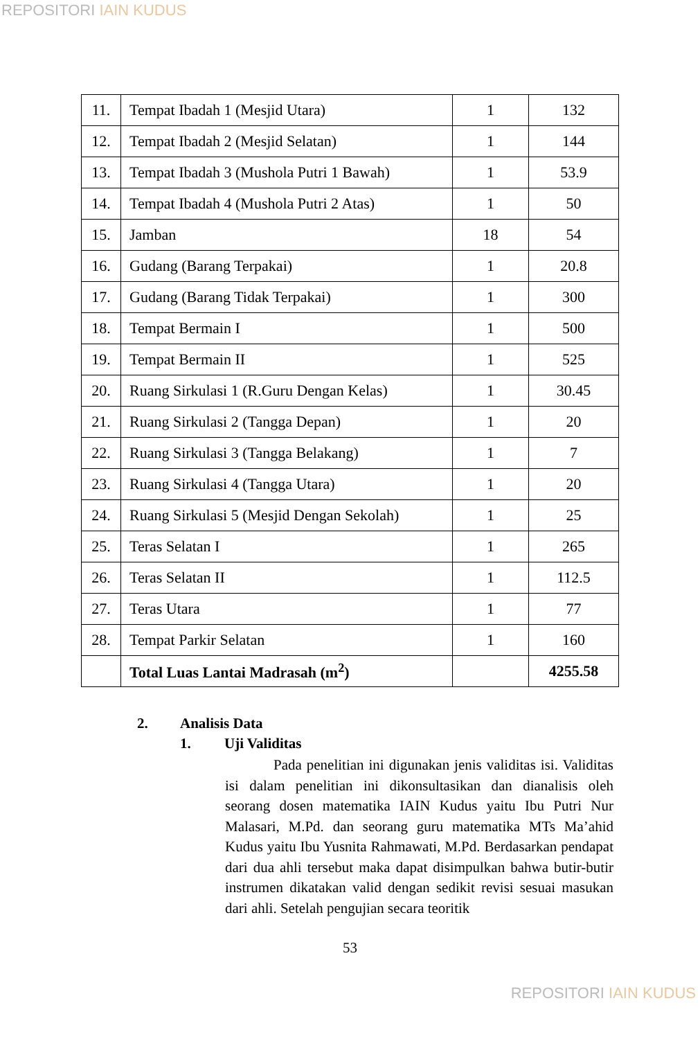REPOSITORI IAIN KUDUS
| 11. | Tempat Ibadah 1 (Mesjid Utara) | 1 | 132 |
| 12. | Tempat Ibadah 2 (Mesjid Selatan) | 1 | 144 |
| 13. | Tempat Ibadah 3 (Mushola Putri 1 Bawah) | 1 | 53.9 |
| 14. | Tempat Ibadah 4 (Mushola Putri 2 Atas) | 1 | 50 |
| 15. | Jamban | 18 | 54 |
| 16. | Gudang (Barang Terpakai) | 1 | 20.8 |
| 17. | Gudang (Barang Tidak Terpakai) | 1 | 300 |
| 18. | Tempat Bermain I | 1 | 500 |
| 19. | Tempat Bermain II | 1 | 525 |
| 20. | Ruang Sirkulasi 1 (R.Guru Dengan Kelas) | 1 | 30.45 |
| 21. | Ruang Sirkulasi 2 (Tangga Depan) | 1 | 20 |
| 22. | Ruang Sirkulasi 3 (Tangga Belakang) | 1 | 7 |
| 23. | Ruang Sirkulasi 4 (Tangga Utara) | 1 | 20 |
| 24. | Ruang Sirkulasi 5 (Mesjid Dengan Sekolah) | 1 | 25 |
| 25. | Teras Selatan I | 1 | 265 |
| 26. | Teras Selatan II | 1 | 112.5 |
| 27. | Teras Utara | 1 | 77 |
| 28. | Tempat Parkir Selatan | 1 | 160 |
| | Total Luas Lantai Madrasah (m<sup>2</sup>) | | 4255.58 |
2. Analisis Data
1. Uji Validitas
Pada penelitian ini digunakan jenis validitas isi. Validitas isi dalam penelitian ini dikonsultasikan dan dianalisis oleh seorang dosen matematika IAIN Kudus yaitu Ibu Putri Nur Malasari, M.Pd. dan seorang guru matematika MTs Ma’ahid Kudus yaitu Ibu Yusnita Rahmawati, M.Pd. Berdasarkan pendapat dari dua ahli tersebut maka dapat disimpulkan bahwa butir-butir instrumen dikatakan valid dengan sedikit revisi sesuai masukan dari ahli. Setelah pengujian secara teoritik
53
REPOSITORI IAIN KUDUS